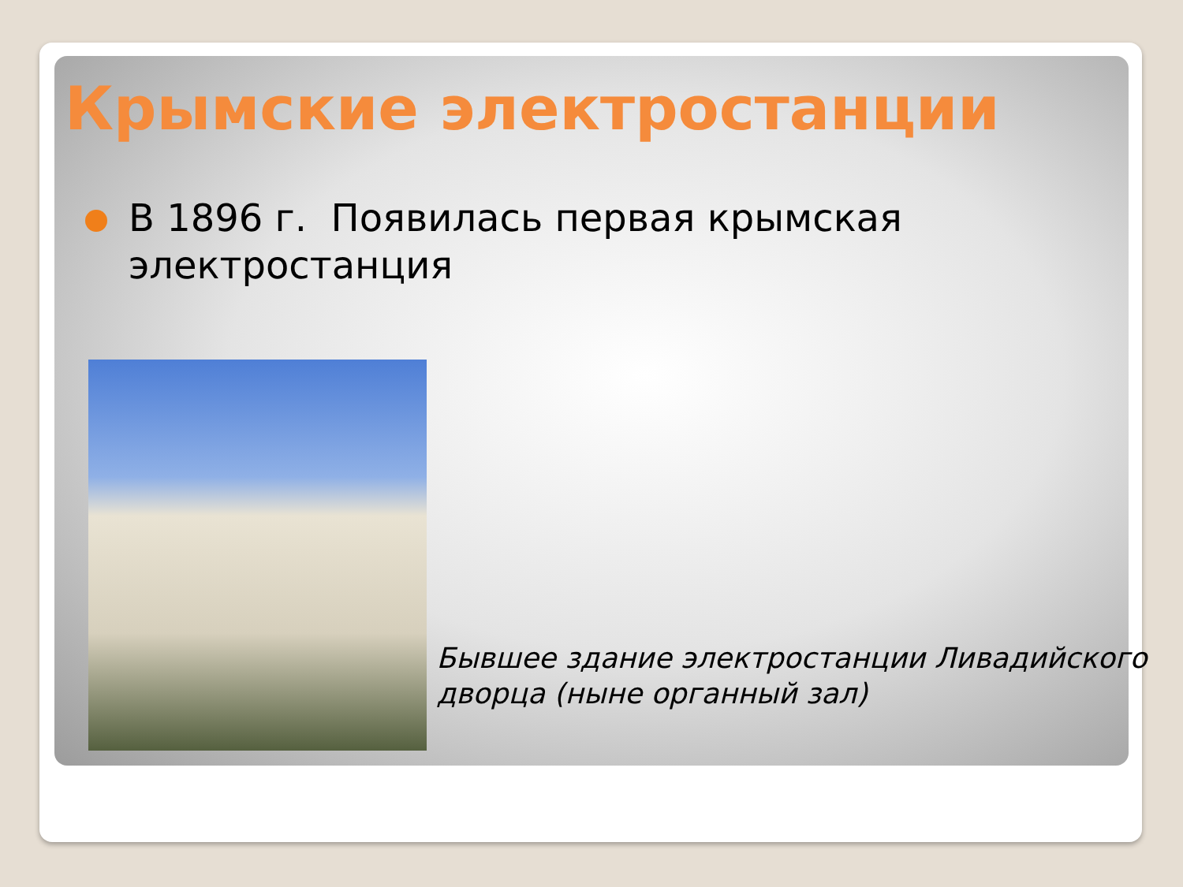Крымские электростанции
В 1896 г. Появилась первая крымская электростанция
Бывшее здание электростанции Ливадийского дворца (ныне органный зал)